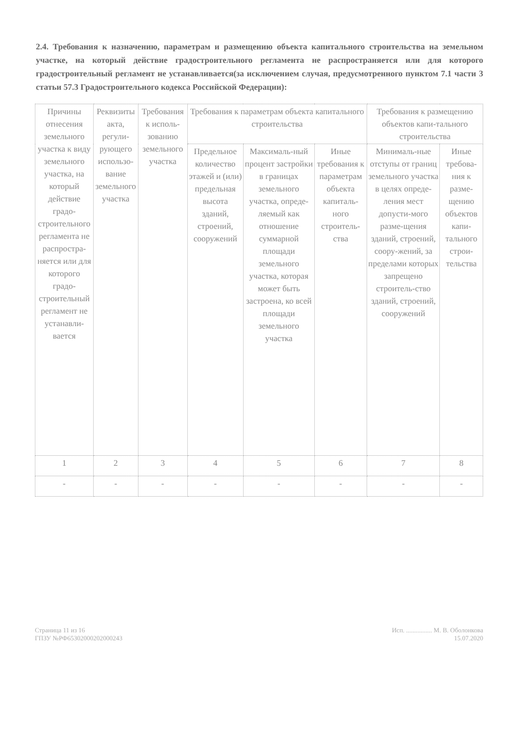2.4. Требования к назначению, параметрам и размещению объекта капитального строительства на земельном участке, на который действие градостроительного регламента не распространяется или для которого градостроительный регламент не устанавливается(за исключением случая, предусмотренного пунктом 7.1 части 3 статьи 57.3 Градостроительного кодекса Российской Федерации):
| Причины отнесения земельного участка к виду земельного участка, на который действие градо-строительного регламента не распростра-няется или для которого градо-строительный регламент не устанавли-вается | Реквизиты акта, регули-рующего использо-вание земельного участка | Требования к исполь-зованию земельного участка | Требования к параметрам объекта капитального строительства | | | Требования к размещению объектов капи-тального строительства | |
| --- | --- | --- | --- | --- | --- | --- | --- |
| | | | Предельное количество этажей и (или) предельная высота зданий, строений, сооружений | Максималь-ный процент застройки в границах земельного участка, опреде-ляемый как отношение суммарной площади земельного участка, которая может быть застроена, ко всей площади земельного участка | Иные требования к параметрам объекта капиталь-ного строитель-ства | Минималь-ные отступы от границ земельного участка в целях опреде-ления мест допусти-мого разме-щения зданий, строений, соору-жений, за пределами которых запрещено строитель-ство зданий, строений, сооружений | Иные требова-ния к разме-щению объектов капи-тального строи-тельства |
| 1 | 2 | 3 | 4 | 5 | 6 | 7 | 8 |
| - | - | - | - | - | - | - | - |
Страница 11 из 16
ГПЗУ №РФ65302000202000243
Исп. ................ М. В. Оболонкова
15.07.2020